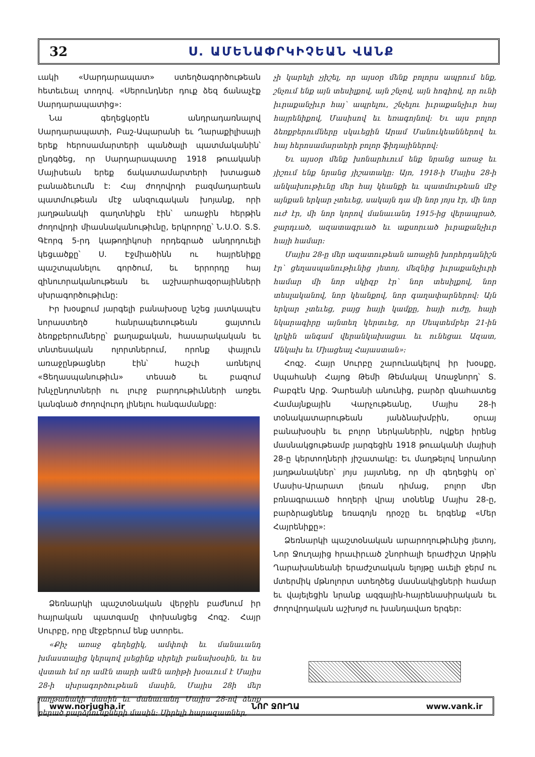32 Ս. ԱՄԵՆԱՓՐԿԻՉԵԱՆ ՎԱՆՔ
ւակի «Սարդարապատ» ստեղծագործութեան հետեւեալ տողով. «Սերունդներ դուք ձեզ ճանաչէք Սարդարապատից»:
Նա գեղեցկօրէն անդրադառնալով Սարդարապատի, Բաշ-Ապարանի եւ Ղարաքիլիսայի երեք հերոսամարտերի պանծալի պատմականին՝ ընդգծեց, որ Սարդարապատը 1918 թուականի Մայիսեան երեք ճակատամարտերի խտացած բանաձեւումն է: Հայ ժողովրդի բազմադարեան պատմութեան մէջ անզուգական խոյանք, որի յաղթանակի գաղտնիքն էին՝ առաջին հերթին ժողովրդի միասնականութիւնը, երկրորդը՝ Ն.Ս.Օ. Տ.Տ. Գէորգ 5-րդ կաթողիկոսի որդեգրած անդրդուելի կեցւածքը՝ Ս. Էջմիածինն ու հայրենիքը պաշտպանելու գործում, եւ երրորդը հայ զինուորականութեան եւ աշխարհազօրայինների սխրագործութիւնը:
Իր խօսքում յարգելի բանախօսը նշեց յատկապէս նորաստեղծ հանրապետութեան ցայտուն ձեռքբերումները՝ քաղաքական, հասարակական եւ տնտեսական ոլորտներում, որոնք փայլուն առաջընթացներ էին՝ հաշւի առնելով «Ցեղասպանութիւն» տեսած եւ բազում խնչընդոտների ու լուրջ բարդութիւնների առջեւ կանգնած ժողովուրդ լինելու հանգամանքը:
Ձեռնարկի պաշտօնական վերջին բաժնում իր հայրական պատգամը փոխանցեց Հոգշ. Հայր Սուրբը, որը մէջբերում ենք ստորեւ.
«Քիչ առաջ գեղեցիկ, ամփոփ եւ մանաւանդ խմաստալից կերպով լսեցինք սիրելի բանախօսին, եւ ես վստահ եմ որ ամէն տարի ամէն առիթի խօսւում է Մայիս 28-ի սխրագործութեան մասին, Մայիս 28ի մեր յաղթանակի մասին եւ մանաւանդ Մայիս 28-ով ձեռք բերած բարձրունքների մասին: Սիրելի հարազատներ,
չի կարելի չյիշել, որ այսօր մենք բոլորս ապրում ենք, շնչում ենք այն տեսիլքով, այն շնչով, այն հոգիով, որ ունի իւրաքանչիւր հայ՝ ապրելու, շնչելու իւրաքանչիւր հայ հայրենիքով, Մասիսով եւ եռագոյնով: Եւ այս բոլոր ձեռքբերումները սկսւեցին Արամ Մանուկեաններով եւ հայ հերոսամարտերի բոլոր ֆիդայիներով:
Եւ այսօր մենք խոնարհւում ենք նրանց առաջ եւ յիշում ենք նրանց յիշատակը: Այո, 1918-ի Մայիս 28-ի անկախութիւնը մեր հայ կեանքի եւ պատմութեան մէջ այնքան երկար չտեւեց, սակայն դա մի նոր յոյս էր, մի նոր ուժ էր, մի նոր կորով մանաւանդ 1915-ից վերապրած, ջարդւած, ազատագրւած եւ աքսորւած իւրաքանչիւր հայի համար:
Մայիս 28-ը մեր ազատութեան առաջին խորհրդանիշն էր՝ ցեղասպանութիւնից յետոյ, մեզնից իւրաքանչիւրի համար մի նոր սկիզբ էր՝ նոր տեսիլքով, նոր տեսլականով, նոր կեանքով, նոր գաղափարներով: Այն երկար չտեւեց, բայց հայի կամքը, հայի ուժը, հայի նկարագիրը այնտեղ կերտւեց, որ Սեպտեմբեր 21-ին կրկին անգամ վերանկախացաւ եւ ունեցաւ Ազատ, Անկախ եւ Միացեալ Հայաստան»:
Հոգշ. Հայր Սուրբը շարունակելով իր խօսքը, Սպահանի Հայոց Թեմի Թեմակալ Առաջնորդ՝ Տ. Բաբգէն Արք. Չարեանի անունից, բարձր գնահատեց Համայնքային Վարչութեանը, Մայիս 28-ի տօնակատարութեան յանձնախմբին, օրւայ բանախօսին եւ բոլոր ներկաներին, ովքեր իրենց մասնակցութեամբ յարգեցին 1918 թուականի մայիսի 28-ը կերտողների յիշատակը: Եւ մաղթելով նորանոր յաղթանակներ՝ յոյս յայտնեց, որ մի գեղեցիկ օր՝ Մասիս-Արարատ լեռան դիմաց, բոլոր մեր բռնագրաւած հողերի վրայ տօնենք Մայիս 28-ը, բարձրացնենք եռագոյն դրօշը եւ երգենք «Մեր Հայրենիքը»:
Ձեռնարկի պաշտօնական արարողութիւնից յետոյ, Նոր Ջուղայից հրաւիրւած շնորհալի երաժիշտ Արթին Ղարախանեանի երաժշտական ելոյթը աւելի ջերմ ու մտերմիկ մթնոլորտ ստեղծեց մասնակիցների համար եւ վայելեցին նրանք ազգային-հայրենասիրական եւ ժողովրդական աշխոյժ ու խանդավառ երգեր:
www.norjugha.ir ՆՈՐ ՋՈՒՂԱ www.vank.ir